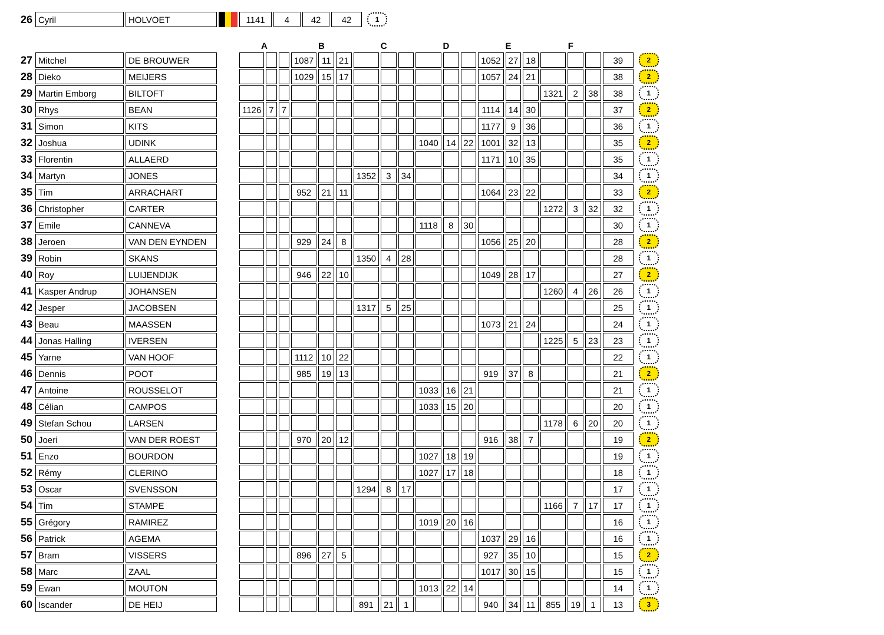| 26 | Cyril | HOLVOET | | 1141 | 4 | 42 | 42 | 1 |
| | | | | A | | | B | | | C | | | D | | | E | | | F | | | | |
| --- | --- | --- | --- | --- | --- | --- | --- | --- | --- | --- | --- | --- | --- | --- | --- | --- | --- | --- | --- | --- | --- | --- | --- |
| 27 | Mitchel | DE BROUWER | | | | | 1087 | 11 | 21 | | | | | | | 1052 | 27 | 18 | | | | 39 | 2 |
| 28 | Dieko | MEIJERS | | | | | 1029 | 15 | 17 | | | | | | | 1057 | 24 | 21 | | | | 38 | 2 |
| 29 | Martin Emborg | BILTOFT | | | | | | | | | | | | | | | | | 1321 | 2 | 38 | 38 | 1 |
| 30 | Rhys | BEAN | | 1126 | 7 | 7 | | | | | | | | | | 1114 | 14 | 30 | | | | 37 | 2 |
| 31 | Simon | KITS | | | | | | | | | | | | | | 1177 | 9 | 36 | | | | 36 | 1 |
| 32 | Joshua | UDINK | | | | | | | | | | | 1040 | 14 | 22 | 1001 | 32 | 13 | | | | 35 | 2 |
| 33 | Florentin | ALLAERD | | | | | | | | | | | | | | 1171 | 10 | 35 | | | | 35 | 1 |
| 34 | Martyn | JONES | | | | | | | | 1352 | 3 | 34 | | | | | | | | | | 34 | 1 |
| 35 | Tim | ARRACHART | | | | | 952 | 21 | 11 | | | | | | | 1064 | 23 | 22 | | | | 33 | 2 |
| 36 | Christopher | CARTER | | | | | | | | | | | | | | | | | 1272 | 3 | 32 | 32 | 1 |
| 37 | Emile | CANNEVA | | | | | | | | | | | 1118 | 8 | 30 | | | | | | | 30 | 1 |
| 38 | Jeroen | VAN DEN EYNDEN | | | | | 929 | 24 | 8 | | | | | | | 1056 | 25 | 20 | | | | 28 | 2 |
| 39 | Robin | SKANS | | | | | | | | 1350 | 4 | 28 | | | | | | | | | | 28 | 1 |
| 40 | Roy | LUIJENDIJK | | | | | 946 | 22 | 10 | | | | | | | 1049 | 28 | 17 | | | | 27 | 2 |
| 41 | Kasper Andrup | JOHANSEN | | | | | | | | | | | | | | | | | 1260 | 4 | 26 | 26 | 1 |
| 42 | Jesper | JACOBSEN | | | | | | | | 1317 | 5 | 25 | | | | | | | | | | 25 | 1 |
| 43 | Beau | MAASSEN | | | | | | | | | | | | | | 1073 | 21 | 24 | | | | 24 | 1 |
| 44 | Jonas Halling | IVERSEN | | | | | | | | | | | | | | | | | 1225 | 5 | 23 | 23 | 1 |
| 45 | Yarne | VAN HOOF | | | | | 1112 | 10 | 22 | | | | | | | | | | | | | 22 | 1 |
| 46 | Dennis | POOT | | | | | 985 | 19 | 13 | | | | | | | 919 | 37 | 8 | | | | 21 | 2 |
| 47 | Antoine | ROUSSELOT | | | | | | | | | | | 1033 | 16 | 21 | | | | | | | 21 | 1 |
| 48 | Célian | CAMPOS | | | | | | | | | | | 1033 | 15 | 20 | | | | | | | 20 | 1 |
| 49 | Stefan Schou | LARSEN | | | | | | | | | | | | | | | | | 1178 | 6 | 20 | 20 | 1 |
| 50 | Joeri | VAN DER ROEST | | | | | 970 | 20 | 12 | | | | | | | 916 | 38 | 7 | | | | 19 | 2 |
| 51 | Enzo | BOURDON | | | | | | | | | | | 1027 | 18 | 19 | | | | | | | 19 | 1 |
| 52 | Rémy | CLERINO | | | | | | | | | | | 1027 | 17 | 18 | | | | | | | 18 | 1 |
| 53 | Oscar | SVENSSON | | | | | | | | 1294 | 8 | 17 | | | | | | | | | | 17 | 1 |
| 54 | Tim | STAMPE | | | | | | | | | | | | | | | | | 1166 | 7 | 17 | 17 | 1 |
| 55 | Grégory | RAMIREZ | | | | | | | | | | | 1019 | 20 | 16 | | | | | | | 16 | 1 |
| 56 | Patrick | AGEMA | | | | | | | | | | | | | | 1037 | 29 | 16 | | | | 16 | 1 |
| 57 | Bram | VISSERS | | | | | 896 | 27 | 5 | | | | | | | 927 | 35 | 10 | | | | 15 | 2 |
| 58 | Marc | ZAAL | | | | | | | | | | | | | | 1017 | 30 | 15 | | | | 15 | 1 |
| 59 | Ewan | MOUTON | | | | | | | | | | | 1013 | 22 | 14 | | | | | | | 14 | 1 |
| 60 | Iscander | DE HEIJ | | | | | | | | 891 | 21 | 1 | | | | 940 | 34 | 11 | 855 | 19 | 1 | 13 | 3 |